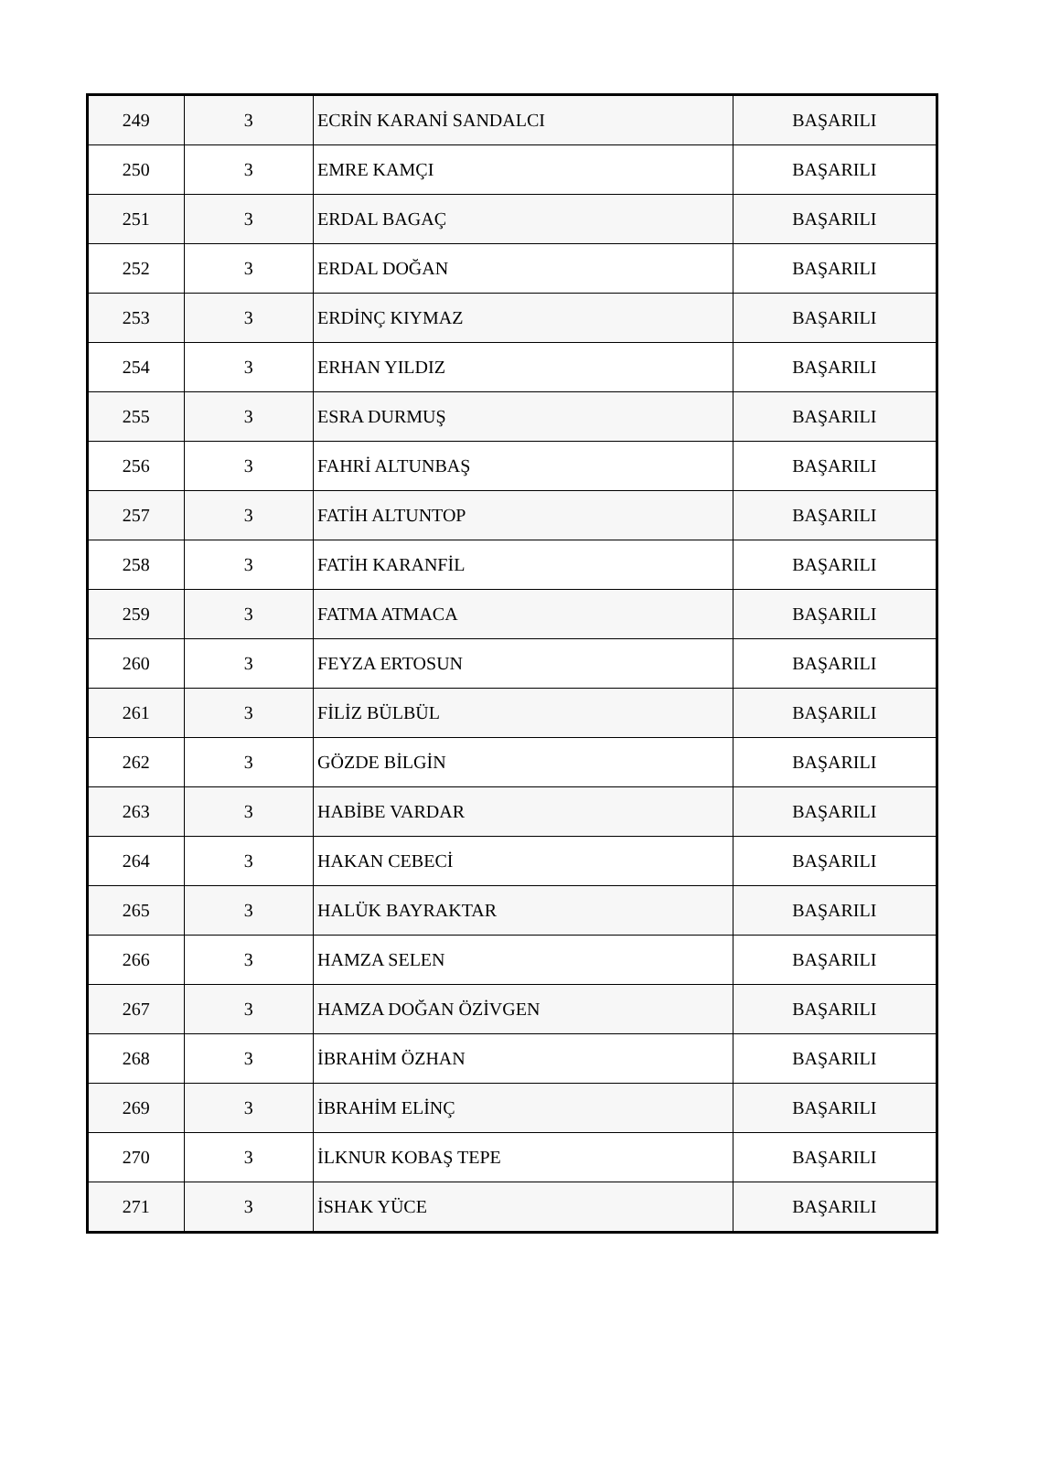| 249 | 3 | ECRİN KARANİ SANDALCI | BAŞARILI |
| 250 | 3 | EMRE KAMÇI | BAŞARILI |
| 251 | 3 | ERDAL BAGAÇ | BAŞARILI |
| 252 | 3 | ERDAL DOĞAN | BAŞARILI |
| 253 | 3 | ERDİNÇ KIYMAZ | BAŞARILI |
| 254 | 3 | ERHAN YILDIZ | BAŞARILI |
| 255 | 3 | ESRA DURMUŞ | BAŞARILI |
| 256 | 3 | FAHRİ ALTUNBAŞ | BAŞARILI |
| 257 | 3 | FATİH ALTUNTOP | BAŞARILI |
| 258 | 3 | FATİH KARANFİL | BAŞARILI |
| 259 | 3 | FATMA ATMACA | BAŞARILI |
| 260 | 3 | FEYZA ERTOSUN | BAŞARILI |
| 261 | 3 | FİLİZ BÜLBÜL | BAŞARILI |
| 262 | 3 | GÖZDE BİLGİN | BAŞARILI |
| 263 | 3 | HABİBE VARDAR | BAŞARILI |
| 264 | 3 | HAKAN CEBECİ | BAŞARILI |
| 265 | 3 | HALÜK BAYRAKTAR | BAŞARILI |
| 266 | 3 | HAMZA SELEN | BAŞARILI |
| 267 | 3 | HAMZA DOĞAN ÖZİVGEN | BAŞARILI |
| 268 | 3 | İBRAHİM ÖZHAN | BAŞARILI |
| 269 | 3 | İBRAHİM ELİNÇ | BAŞARILI |
| 270 | 3 | İLKNUR KOBAŞ TEPE | BAŞARILI |
| 271 | 3 | İSHAK YÜCE | BAŞARILI |